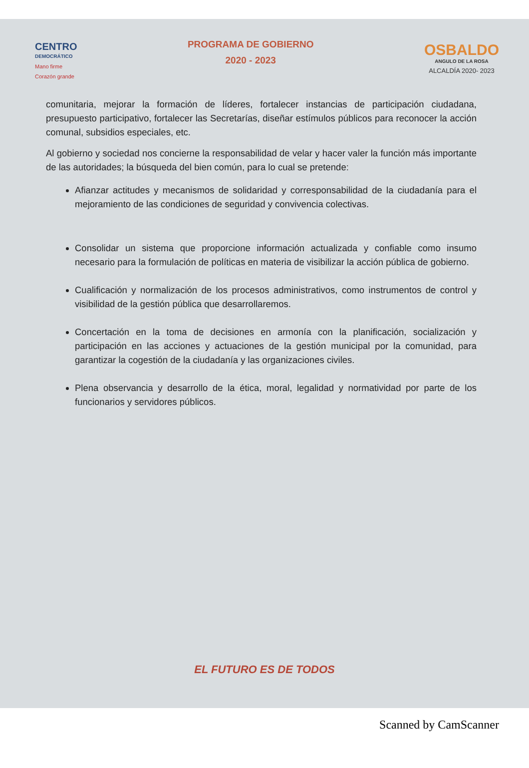CENTRO
DEMOCRÁTICO
Mano firme
Corazón grande
PROGRAMA DE GOBIERNO
2020 - 2023
OSBALDO
ANGULO DE LA ROSA
ALCALDÍA 2020- 2023
comunitaria, mejorar la formación de líderes, fortalecer instancias de participación ciudadana, presupuesto participativo, fortalecer las Secretarías, diseñar estímulos públicos para reconocer la acción comunal, subsidios especiales, etc.
Al gobierno y sociedad nos concierne la responsabilidad de velar y hacer valer la función más importante de las autoridades; la búsqueda del bien común, para lo cual se pretende:
Afianzar actitudes y mecanismos de solidaridad y corresponsabilidad de la ciudadanía para el mejoramiento de las condiciones de seguridad y convivencia colectivas.
Consolidar un sistema que proporcione información actualizada y confiable como insumo necesario para la formulación de políticas en materia de visibilizar la acción pública de gobierno.
Cualificación y normalización de los procesos administrativos, como instrumentos de control y visibilidad de la gestión pública que desarrollaremos.
Concertación en la toma de decisiones en armonía con la planificación, socialización y participación en las acciones y actuaciones de la gestión municipal por la comunidad, para garantizar la cogestión de la ciudadanía y las organizaciones civiles.
Plena observancia y desarrollo de la ética, moral, legalidad y normatividad por parte de los funcionarios y servidores públicos.
EL FUTURO ES DE TODOS
Scanned by CamScanner